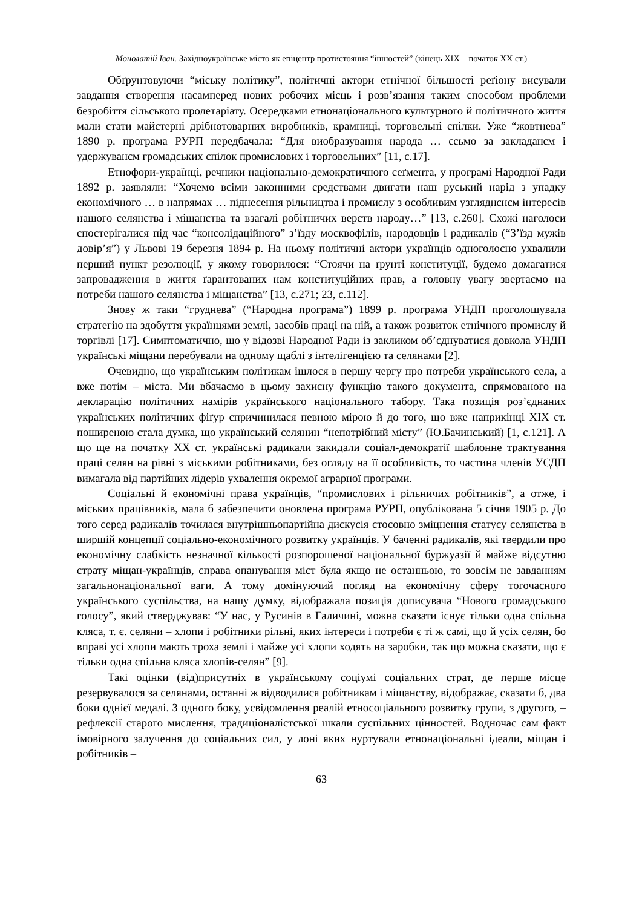Монолатій Іван. Західноукраїнське місто як епіцентр протистояння “іншостей” (кінець ХІХ – початок ХХ ст.)
Обґрунтовуючи “міську політику”, політичні актори етнічної більшості реґіону висували завдання створення насамперед нових робочих місць і розв’язання таким способом проблеми безробіття сільського пролетаріату. Осередками етнонаціонального культурного й політичного життя мали стати майстерні дрібнотоварних виробників, крамниці, торговельні спілки. Уже “жовтнева” 1890 р. програма РУРП передбачала: “Для виобразування народа … єсьмо за закладанєм і удержуванєм громадських спілок промислових і торговельних” [11, с.17].
Етнофори-українці, речники національно-демократичного сеґмента, у програмі Народної Ради 1892 р. заявляли: “Хочемо всіми законними средствами двигати наш руський нарід з упадку економічного … в напрямах … піднесення рільництва і промислу з особливим узгляднєнєм інтересів нашого селянства і міщанства та взагалі робітничих верств народу…” [13, с.260]. Схожі наголоси спостерігалися під час “консолідаційного” з’їзду москвофілів, народовців і радикалів (“З’їзд мужів довір’я”) у Львові 19 березня 1894 р. На ньому політичні актори українців одноголосно ухвалили перший пункт резолюції, у якому говорилося: “Стоячи на ґрунті конституції, будемо домагатися запровадження в життя ґарантованих нам конституційних прав, а головну увагу звертаємо на потреби нашого селянства і міщанства” [13, с.271; 23, с.112].
Знову ж таки “груднева” (“Народна програма”) 1899 р. програма УНДП проголошувала стратегію на здобуття українцями землі, засобів праці на ній, а також розвиток етнічного промислу й торгівлі [17]. Симптоматично, що у відозві Народної Ради із закликом об’єднуватися довкола УНДП українські міщани перебували на одному щаблі з інтелігенцією та селянами [2].
Очевидно, що українським політикам ішлося в першу чергу про потреби українського села, а вже потім – міста. Ми вбачаємо в цьому захисну функцію такого документа, спрямованого на декларацію політичних намірів українського національного табору. Така позиція роз’єднаних українських політичних фіґур спричинилася певною мірою й до того, що вже наприкінці ХІХ ст. поширеною стала думка, що український селянин “непотрібний місту” (Ю.Бачинський) [1, с.121]. А що ще на початку ХХ ст. українські радикали закидали соціал-демократії шаблонне трактування праці селян на рівні з міськими робітниками, без огляду на її особливість, то частина членів УСДП вимагала від партійних лідерів ухвалення окремої аграрної програми.
Соціальні й економічні права українців, “промислових і рільничих робітників”, а отже, і міських працівників, мала б забезпечити оновлена програма РУРП, опублікована 5 січня 1905 р. До того серед радикалів точилася внутрішньопартійна дискусія стосовно зміцнення статусу селянства в ширшій концепції соціально-економічного розвитку українців. У баченні радикалів, які твердили про економічну слабкість незначної кількості розпорошеної національної буржуазії й майже відсутню страту міщан-українців, справа опанування міст була якщо не останньою, то зовсім не завданням загальнонаціональної ваги. А тому домінуючий погляд на економічну сферу тогочасного українського суспільства, на нашу думку, відображала позиція дописувача “Нового громадського голосу”, який стверджував: “У нас, у Русинів в Галичині, можна сказати існує тільки одна спільна кляса, т. є. селяни – хлопи і робітники рільні, яких інтереси і потреби є ті ж самі, що й усіх селян, бо вправі усі хлопи мають троха землі і майже усі хлопи ходять на заробки, так що можна сказати, що є тільки одна спільна кляса хлопів-селян” [9].
Такі оцінки (від)присутніх в українському соціумі соціальних страт, де перше місце резервувалося за селянами, останні ж відводилися робітникам і міщанству, відображає, сказати б, два боки однієї медалі. З одного боку, усвідомлення реалій етносоціального розвитку групи, з другого, – рефлексії старого мислення, традиціоналістської шкали суспільних цінностей. Водночас сам факт імовірного залучення до соціальних сил, у лоні яких нуртували етнонаціональні ідеали, міщан і робітників –
63